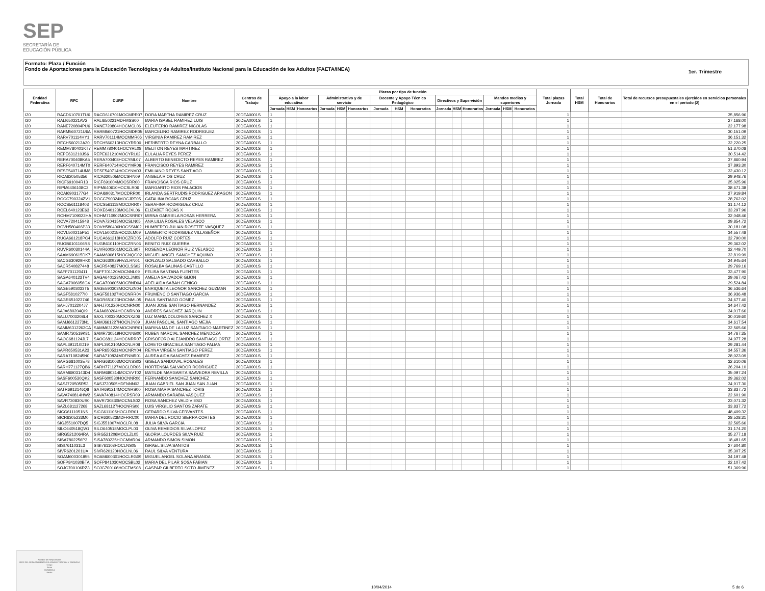SEP
SECRETARÍA DE
EDUCACIÓN PÚBLICA
Formato: Plaza / Función
Fondo de Aportaciones para la Educación Tecnológica y de Adultos/Instituto Nacional para la Educación de los Adultos (FAETA/INEA)
1er. Trimestre
| Entidad Federativa | RFC | CURP | Nombre | Centros de Trabajo | Plazas por tipo de función | | | | | | | | | | | | | | | Total plazas Jornada | Total HSM | Total de Honorarios | Total de recursos presupuestales ejercidos en servicios personales en el periodo (2) |
| --- | --- | --- | --- | --- | --- | --- | --- | --- | --- | --- | --- | --- | --- | --- | --- | --- | --- | --- | --- | --- | --- | --- | --- |
| | | | | | Apoyo a la labor educativa | | | Administrativo y de servicio | | | Docente y Apoyo Técnico Pedagógico | | | Directivos y Supervisión | | | Mandos medios y superiores | | | | | | |
| | | | | | Jornada | HSM | Honorarios | Jornada | HSM | Honorarios | Jornada | HSM | Honorarios | Jornada | HSM | Honorarios | Jornada | HSM | Honorarios | | | | |
| I20 | RACD610701TU6 | RACD610701MOCMRR07 | DORA MARTHA RAMIREZ CRUZ | 20DEA0001S | 1 | | | | | | | | | | | | | | | 1 | | | 35,856.96 |
| I20 | RALI650221AV2 | RALI650221MDFMSS00 | MARIA ISABEL RAMIREZ LUIS | 20DEA0001S | 1 | | | | | | | | | | | | | | | 1 | | | 27,168.00 |
| I20 | RANE720804PU6 | RANE720804HOCMCL06 | ELEUTERIO RAMIREZ NICOLAS | 20DEA0001S | 1 | | | | | | | | | | | | | | | 1 | | | 22,177.98 |
| I20 | RARM560721U6A | RARM560721HOCMDR05 | MARCELINO RAMIREZ RODRIGUEZ | 20DEA0001S | 1 | | | | | | | | | | | | | | | 1 | | | 30,151.09 |
| I20 | RARV701114HY1 | RARV701114MOCMMR06 | VIRGINIA RAMIREZ RAMIREZ | 20DEA0001S | 1 | | | | | | | | | | | | | | | 1 | | | 36,151.32 |
| I20 | RECH560213A20 | RECH560213HOCYRR00 | HERIBERTO REYNA CARBALLO | 20DEA0001S | 1 | | | | | | | | | | | | | | | 1 | | | 32,220.25 |
| I20 | REMM780401KT7 | REMM780401HOCYRL08 | MELITON REYES MARTINEZ | 20DEA0001S | 1 | | | | | | | | | | | | | | | 1 | | | 51,370.08 |
| I20 | REPE631210JS6 | REPE631210MOCYRL02 | EULALIA REYES PEREZ | 20DEA0001S | 1 | | | | | | | | | | | | | | | 1 | | | 30,514.42 |
| I20 | RERA700408KA5 | RERA700408HOCYML07 | ALBERTO BENEDICTO REYES RAMIREZ | 20DEA0001S | 1 | | | | | | | | | | | | | | | 1 | | | 37,860.94 |
| I20 | RERF640714MT0 | RERF640714HOCYMR06 | FRANCISCO REYES RAMIREZ | 20DEA0001S | 1 | | | | | | | | | | | | | | | 1 | | | 37,893.30 |
| I20 | RESE540714UM8 | RESE540714HOCYNM03 | EMILIANO REYES SANTIAGO | 20DEA0001S | 1 | | | | | | | | | | | | | | | 1 | | | 32,430.12 |
| I20 | RICA620505356 | RICA620505MOCSRN09 | ANGELA RIOS CRUZ | 20DEA0001S | 1 | | | | | | | | | | | | | | | 1 | | | 29,948.76 |
| I20 | RICF691004R13 | RICF691004MOCSRR00 | FRANCISCA RIOS CRUZ | 20DEA0001S | 1 | | | | | | | | | | | | | | | 1 | | | 25,025.96 |
| I20 | RIPM6406108C2 | RIPM640610HOCSLR06 | MARGARITO RIOS PALACIOS | 20DEA0001S | 1 | | | | | | | | | | | | | | | 1 | | | 38,671.38 |
| I20 | ROAI6903177G4 | ROAI690317MOCDRR00 | IRLANDA GERTRUDIS RODRIGUEZ ARAGON | 20DEA0001S | 1 | | | | | | | | | | | | | | | 1 | | | 27,919.84 |
| I20 | ROCC790324ZV1 | ROCC790324MOCJRT05 | CATALINA ROJAS CRUZ | 20DEA0001S | 1 | | | | | | | | | | | | | | | 1 | | | 28,762.02 |
| I20 | ROCS561118403 | ROCS561118MOCDRR07 | SERAFINA RODRIGUEZ CRUZ | 20DEA0001S | 1 | | | | | | | | | | | | | | | 1 | | | 31,174.12 |
| I20 | ROEL640123E63 | ROXE640123MOCJXL06 | ELIZABET ROJAS X | 20DEA0001S | 1 | | | | | | | | | | | | | | | 1 | | | 33,297.96 |
| I20 | ROHM7109022HA | ROHM710902MOCSRR07 | MIRNA GABRIELA ROSAS HERRERA | 20DEA0001S | 1 | | | | | | | | | | | | | | | 1 | | | 32,048.46 |
| I20 | ROVA720415948 | ROVA720415MOCSLN05 | ANA LILIA ROSALES VELASCO | 20DEA0001S | 1 | | | | | | | | | | | | | | | 1 | | | 29,854.72 |
| I20 | ROVH580406P33 | ROVH580406HOCSSM02 | HUMBERTO JULIAN ROSETTE VASQUEZ | 20DEA0001S | 1 | | | | | | | | | | | | | | | 1 | | | 30,181.08 |
| I20 | ROVL500215P51 | ROVL500215HOCDLM09 | LAMBERTO RODRIGUEZ VILLASEÑOR | 20DEA0001S | 1 | | | | | | | | | | | | | | | 1 | | | 34,557.48 |
| I20 | RUCA661218PC4 | RUCA661218HOCZRD05 | ADOLFO RUIZ CORTES | 20DEA0001S | 1 | | | | | | | | | | | | | | | 1 | | | 32,790.00 |
| I20 | RUGB6101106R8 | RUGB610110HOCZRN06 | BENITO RUIZ GUERRA | 20DEA0001S | 1 | | | | | | | | | | | | | | | 1 | | | 29,362.02 |
| I20 | RUVR60030144A | RUVR600301MOCZLS07 | ROSENDA LEONOR RUIZ VELASCO | 20DEA0001S | 1 | | | | | | | | | | | | | | | 1 | | | 32,449.70 |
| I20 | SAAM690615DK7 | SAAM690615HOCNQG02 | MIGUEL ANGEL SANCHEZ AQUINO | 20DEA0001S | 1 | | | | | | | | | | | | | | | 1 | | | 32,819.99 |
| I20 | SACG630929HK0 | SACG630929HVZLRN01 | GONZALO SALGADO CARBALLO | 20DEA0001S | 1 | | | | | | | | | | | | | | | 1 | | | 24,945.64 |
| I20 | SACR540827448 | SACR540827MOCLSS02 | ROSALBA SALINAS CASTILLO | 20DEA0001S | 1 | | | | | | | | | | | | | | | 1 | | | 29,769.16 |
| I20 | SAFF701120411 | SAFF701120MOCNNL09 | FELISA SANTANA FUENTES | 20DEA0001S | 1 | | | | | | | | | | | | | | | 1 | | | 33,477.90 |
| I20 | SAGA640123TV4 | SAGA640123MOCLJM08 | AMELIA SALVADOR GIJON | 20DEA0001S | 1 | | | | | | | | | | | | | | | 1 | | | 29,067.42 |
| I20 | SAGA7006056G4 | SAGA700605MOCBND04 | ADELAIDA SABAH GENICO | 20DEA0001S | 1 | | | | | | | | | | | | | | | 1 | | | 29,524.84 |
| I20 | SAGE5903033T5 | SAGE590303MOCNZN04 | ENRIQUETA LEONOR SANCHEZ GUZMAN | 20DEA0001S | 1 | | | | | | | | | | | | | | | 1 | | | 36,536.64 |
| I20 | SAGF5810277I0 | SAGF581027HOCNRR04 | FRUMENCIO SANTIAGO GARCIA | 20DEA0001S | 1 | | | | | | | | | | | | | | | 1 | | | 36,936.48 |
| I20 | SAGR651023746 | SAGR651023HOCNML05 | RAUL SANTIAGO GOMEZ | 20DEA0001S | 1 | | | | | | | | | | | | | | | 1 | | | 34,677.40 |
| I20 | SAHJ7012204J7 | SAHJ701220HOCNRN00 | JUAN JOSE SANTIAGO HERNANDEZ | 20DEA0001S | 1 | | | | | | | | | | | | | | | 1 | | | 34,647.42 |
| I20 | SAJA680204QI9 | SAJA680204HOCNRN09 | ANDRES SANCHEZ JARQUIN | 20DEA0001S | 1 | | | | | | | | | | | | | | | 1 | | | 34,017.66 |
| I20 | SALU7003208L4 | SAXL700320MOCNXZ06 | LUZ MARIA DOLORES SANCHEZ X | 20DEA0001S | 1 | | | | | | | | | | | | | | | 1 | | | 30,019.60 |
| I20 | SAMJ6612273N1 | SAMJ661227HOCNJN09 | JUAN PASCUAL SANTIAGO MEJIA | 20DEA0001S | 1 | | | | | | | | | | | | | | | 1 | | | 34,617.54 |
| I20 | SAMM6312263CA | SAMM631226MOCNRR01 | MARINA MA DE LA LUZ SANTIAGO MARTINEZ | 20DEA0001S | 1 | | | | | | | | | | | | | | | 1 | | | 32,565.66 |
| I20 | SAMR730519K81 | SAMR730519HOCNNB00 | RUBEN MARCIAL SANCHEZ MENDOZA | 20DEA0001S | 1 | | | | | | | | | | | | | | | 1 | | | 34,767.35 |
| I20 | SAOC681124JL7 | SAOC681124HOCNRR07 | CRISOFORO ALEJANDRO SANTIAGO ORTIZ | 20DEA0001S | 1 | | | | | | | | | | | | | | | 1 | | | 34,977.28 |
| I20 | SAPL391210D19 | SAPL391210MOCNLR08 | LORETO GRACIELA SANTIAGO PALMA | 20DEA0001S | 1 | | | | | | | | | | | | | | | 1 | | | 29,281.44 |
| I20 | SAPR650531A23 | SAPR650531MOCNRY04 | REYNA VIRGEN SANTIAGO PEREZ | 20DEA0001S | 1 | | | | | | | | | | | | | | | 1 | | | 34,557.36 |
| I20 | SARA7108245N0 | SARA710824MDFNMR01 | AUREA AIDA SANCHEZ RAMIREZ | 20DEA0001S | 1 | | | | | | | | | | | | | | | 1 | | | 28,023.09 |
| I20 | SARG681003E78 | SARG681003MOCNSS02 | GISELA SANDOVAL ROSALES | 20DEA0001S | 1 | | | | | | | | | | | | | | | 1 | | | 32,610.06 |
| I20 | SARH771127QB6 | SARH771127MOCLDR06 | HORTENSIA SALVADOR RODRIGUEZ | 20DEA0001S | 1 | | | | | | | | | | | | | | | 1 | | | 26,204.10 |
| I20 | SARM6803143D4 | SARM680314MOCVVT02 | MATILDE MARGARITA SAAVEDRA REVILLA | 20DEA0001S | 1 | | | | | | | | | | | | | | | 1 | | | 35,097.24 |
| I20 | SASF600530QK2 | SASF600530HOCNNR06 | FERNANDO SANCHEZ SANCHEZ | 20DEA0001S | 1 | | | | | | | | | | | | | | | 1 | | | 29,362.02 |
| I20 | SASJ720505R53 | SASJ720505HDFNNN02 | JUAN GABRIEL SAN JUAN SAN JUAN | 20DEA0001S | 1 | | | | | | | | | | | | | | | 1 | | | 34,917.30 |
| I20 | SATR6912146Q8 | SATR691214MOCNRS00 | ROSA MARIA SANCHEZ TORIS | 20DEA0001S | 1 | | | | | | | | | | | | | | | 1 | | | 33,837.72 |
| I20 | SAVA740814HW2 | SAVA740814HOCRSR09 | ARMANDO SARABIA VASQUEZ | 20DEA0001S | 1 | | | | | | | | | | | | | | | 1 | | | 22,601.90 |
| I20 | SAVR730830US0 | SAVR730830MOCNLS02 | ROSA SANCHEZ VALDIVIESO | 20DEA0001S | 1 | | | | | | | | | | | | | | | 1 | | | 23,071.32 |
| I20 | SAZL681127268 | SAZL681127HOCNRS06 | LUIS VIRGILIO SANTOS ZARATE | 20DEA0001S | 1 | | | | | | | | | | | | | | | 1 | | | 33,837.72 |
| I20 | SICG6111051N5 | SICG611105HOCLRR01 | GERARDO SILVA CERVANTES | 20DEA0001S | 1 | | | | | | | | | | | | | | | 1 | | | 48,409.32 |
| I20 | SICR6305233M0 | SICR630523MDFRRC00 | MARIA DEL ROCIO SIERRA CORTES | 20DEA0001S | 1 | | | | | | | | | | | | | | | 1 | | | 28,528.31 |
| I20 | SIGJ551007DQ5 | SIGJ551007MOCLRL08 | JULIA SILVA GARCIA | 20DEA0001S | 1 | | | | | | | | | | | | | | | 1 | | | 32,565.66 |
| I20 | SILO640518QW1 | SILO640518MOCLPL03 | OLIVA REMEDIOS SILVA LOPEZ | 20DEA0001S | 1 | | | | | | | | | | | | | | | 1 | | | 31,174.20 |
| I20 | SIRG5212064RA | SIRG521206MOCLZL05 | GLORIA LOURDES SILVA RUIZ | 20DEA0001S | 1 | | | | | | | | | | | | | | | 1 | | | 35,277.18 |
| I20 | SISA7802256P3 | SISA780225HOCMMR04 | ARMANDO SIMON SIMON | 20DEA0001S | 1 | | | | | | | | | | | | | | | 1 | | | 18,481.65 |
| I20 | SISI7611031L3 | SISI761103HOCLNS05 | ISRAEL SILVA SANTOS | 20DEA0001S | 1 | | | | | | | | | | | | | | | 1 | | | 27,604.80 |
| I20 | SIVR6201201UA | SIVR620120HOCLNL06 | RAUL SILVA VENTURA | 20DEA0001S | 1 | | | | | | | | | | | | | | | 1 | | | 35,307.25 |
| I20 | SOAM600301855 | SOAM600301HOCLRG09 | MIGUEL ANGEL SOLANA ARANDA | 20DEA0001S | 1 | | | | | | | | | | | | | | | 1 | | | 34,197.48 |
| I20 | SOFP841030BTA | SOFP841030MOCSBL02 | MARIA DEL PILAR SOSA FABIAN | 20DEA0001S | 1 | | | | | | | | | | | | | | | 1 | | | 22,107.42 |
| I20 | SOJG700106RZ3 | SOJG700106HOCTMS08 | GASPAR GILBERTO SOTO JIMENEZ | 20DEA0001S | 1 | | | | | | | | | | | | | | | 1 | | | 51,369.96 |
Nombre del Responsable
JEFE DEL DEPARTAMENTO DE ADMINISTRACION Y FINANZAS
Cargo
Firma
08/04/2014
Fecha
10/04/2014 5 de 6